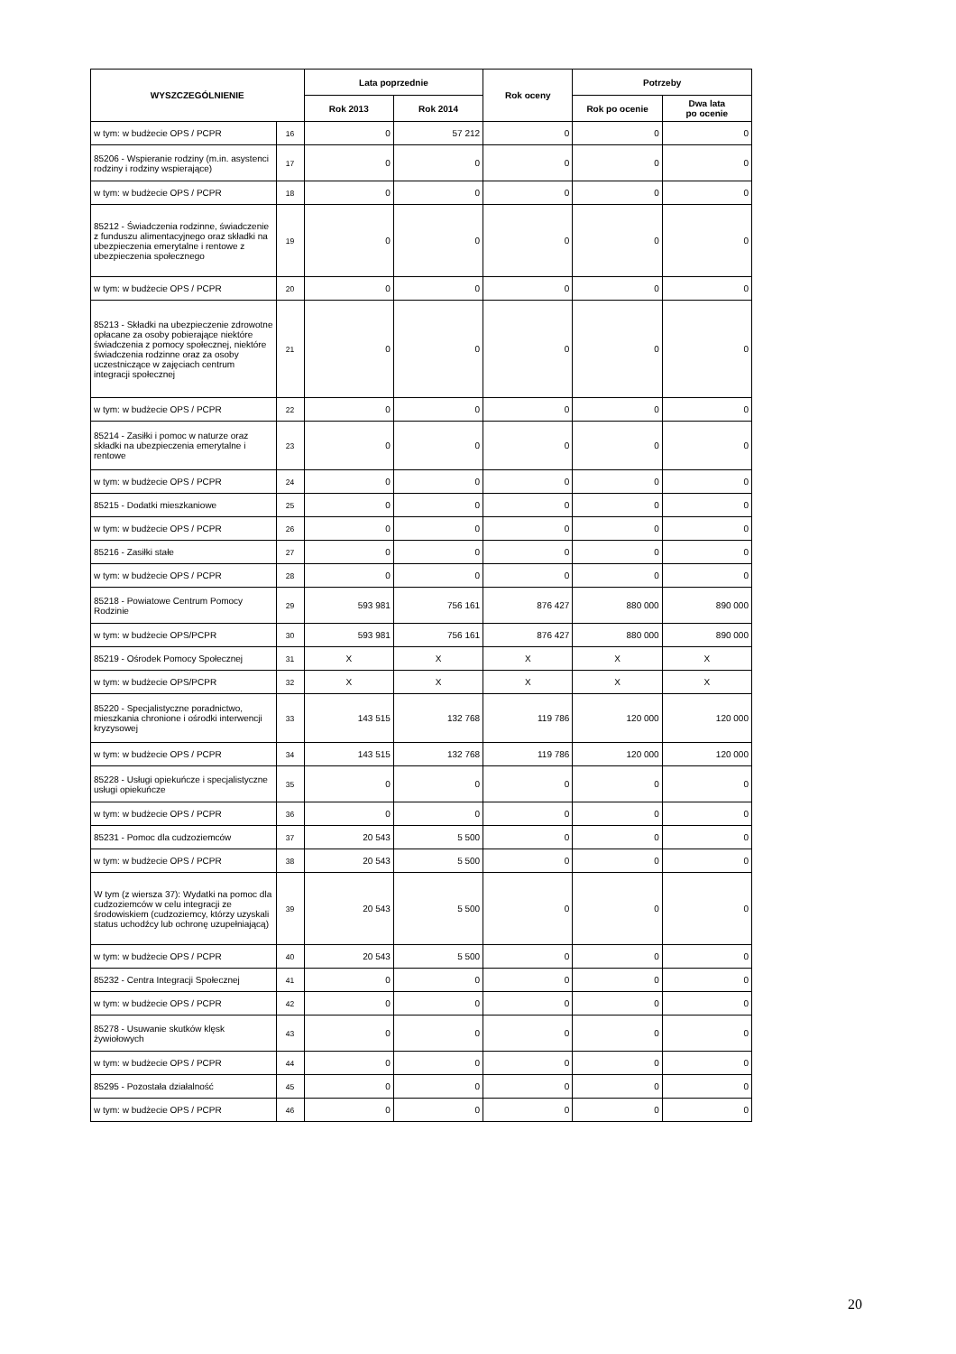| WYSZCZEGÓLNIENIE | | Lata poprzednie | | Rok oceny | Potrzeby | |
| --- | --- | --- | --- | --- | --- | --- |
| | | Rok 2013 | Rok 2014 | | Rok po ocenie | Dwa lata po ocenie |
| w tym: w budżecie OPS / PCPR | 16 | 0 | 57 212 | 0 | 0 | 0 |
| 85206 - Wspieranie rodziny (m.in. asystenci rodziny i rodziny wspierające) | 17 | 0 | 0 | 0 | 0 | 0 |
| w tym: w budżecie OPS / PCPR | 18 | 0 | 0 | 0 | 0 | 0 |
| 85212 - Świadczenia rodzinne, świadczenie z funduszu alimentacyjnego oraz składki na ubezpieczenia emerytalne i rentowe z ubezpieczenia społecznego | 19 | 0 | 0 | 0 | 0 | 0 |
| w tym: w budżecie OPS / PCPR | 20 | 0 | 0 | 0 | 0 | 0 |
| 85213 - Składki na ubezpieczenie zdrowotne opłacane za osoby pobierające niektóre świadczenia z pomocy społecznej, niektóre świadczenia rodzinne oraz za osoby uczestniczące w zajęciach centrum integracji społecznej | 21 | 0 | 0 | 0 | 0 | 0 |
| w tym: w budżecie OPS / PCPR | 22 | 0 | 0 | 0 | 0 | 0 |
| 85214 - Zasiłki i pomoc w naturze oraz składki na ubezpieczenia emerytalne i rentowe | 23 | 0 | 0 | 0 | 0 | 0 |
| w tym: w budżecie OPS / PCPR | 24 | 0 | 0 | 0 | 0 | 0 |
| 85215 - Dodatki mieszkaniowe | 25 | 0 | 0 | 0 | 0 | 0 |
| w tym: w budżecie OPS / PCPR | 26 | 0 | 0 | 0 | 0 | 0 |
| 85216 - Zasiłki stałe | 27 | 0 | 0 | 0 | 0 | 0 |
| w tym: w budżecie OPS / PCPR | 28 | 0 | 0 | 0 | 0 | 0 |
| 85218 - Powiatowe Centrum Pomocy Rodzinie | 29 | 593 981 | 756 161 | 876 427 | 880 000 | 890 000 |
| w tym: w budżecie OPS/PCPR | 30 | 593 981 | 756 161 | 876 427 | 880 000 | 890 000 |
| 85219 - Ośrodek Pomocy Społecznej | 31 | X | X | X | X | X |
| w tym: w budżecie OPS/PCPR | 32 | X | X | X | X | X |
| 85220 - Specjalistyczne poradnictwo, mieszkania chronione i ośrodki interwencji kryzysowej | 33 | 143 515 | 132 768 | 119 786 | 120 000 | 120 000 |
| w tym: w budżecie OPS / PCPR | 34 | 143 515 | 132 768 | 119 786 | 120 000 | 120 000 |
| 85228 - Usługi opiekuńcze i specjalistyczne usługi opiekuńcze | 35 | 0 | 0 | 0 | 0 | 0 |
| w tym: w budżecie OPS / PCPR | 36 | 0 | 0 | 0 | 0 | 0 |
| 85231 - Pomoc dla cudzoziemców | 37 | 20 543 | 5 500 | 0 | 0 | 0 |
| w tym: w budżecie OPS / PCPR | 38 | 20 543 | 5 500 | 0 | 0 | 0 |
| W tym (z wiersza 37): Wydatki na pomoc dla cudzoziemców w celu integracji ze środowiskiem (cudzoziemcy, którzy uzyskali status uchodźcy lub ochronę uzupełniającą) | 39 | 20 543 | 5 500 | 0 | 0 | 0 |
| w tym: w budżecie OPS / PCPR | 40 | 20 543 | 5 500 | 0 | 0 | 0 |
| 85232 - Centra Integracji Społecznej | 41 | 0 | 0 | 0 | 0 | 0 |
| w tym: w budżecie OPS / PCPR | 42 | 0 | 0 | 0 | 0 | 0 |
| 85278 - Usuwanie skutków klęsk żywiołowych | 43 | 0 | 0 | 0 | 0 | 0 |
| w tym: w budżecie OPS / PCPR | 44 | 0 | 0 | 0 | 0 | 0 |
| 85295 - Pozostała działalność | 45 | 0 | 0 | 0 | 0 | 0 |
| w tym: w budżecie OPS / PCPR | 46 | 0 | 0 | 0 | 0 | 0 |
20